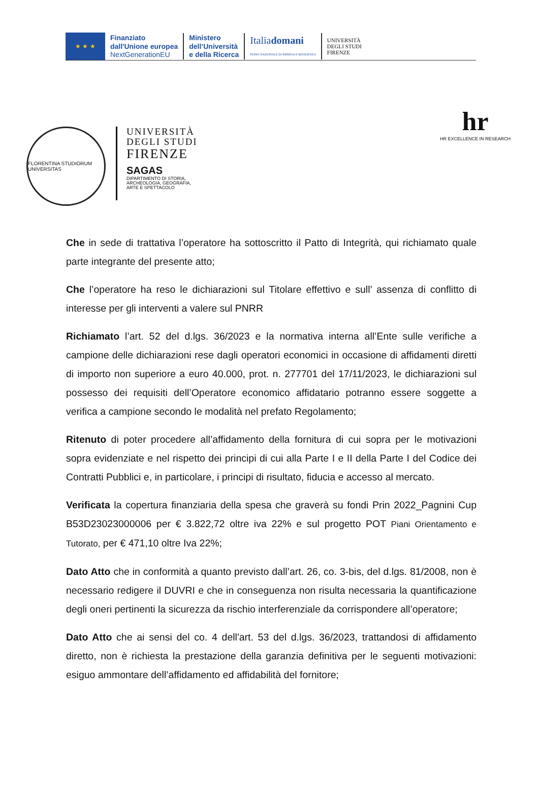★ ★ ★
Finanziato
dall'Unione europea
NextGenerationEU
Ministero
dell’Università
e della Ricerca
Italiadomani
PIANO NAZIONALE DI RIPRESA E RESILIENZA
UNIVERSITÀ
DEGLI STUDI
FIRENZE
FLORENTINA STUDIORUM UNIVERSITAS
UNIVERSITÀ
DEGLI STUDI
FIRENZE
SAGAS
DIPARTIMENTO DI STORIA,
ARCHEOLOGIA, GEOGRAFIA,
ARTE E SPETTACOLO
hr
HR EXCELLENCE IN RESEARCH
Che in sede di trattativa l’operatore ha sottoscritto il Patto di Integrità, qui richiamato quale parte integrante del presente atto;
Che l’operatore ha reso le dichiarazioni sul Titolare effettivo e sull’ assenza di conflitto di interesse per gli interventi a valere sul PNRR
Richiamato l’art. 52 del d.lgs. 36/2023 e la normativa interna all’Ente sulle verifiche a campione delle dichiarazioni rese dagli operatori economici in occasione di affidamenti diretti di importo non superiore a euro 40.000, prot. n. 277701 del 17/11/2023, le dichiarazioni sul possesso dei requisiti dell’Operatore economico affidatario potranno essere soggette a verifica a campione secondo le modalità nel prefato Regolamento;
Ritenuto di poter procedere all’affidamento della fornitura di cui sopra per le motivazioni sopra evidenziate e nel rispetto dei principi di cui alla Parte I e II della Parte I del Codice dei Contratti Pubblici e, in particolare, i principi di risultato, fiducia e accesso al mercato.
Verificata la copertura finanziaria della spesa che graverà su fondi Prin 2022_Pagnini Cup B53D23023000006 per € 3.822,72 oltre iva 22% e sul progetto POT Piani Orientamento e Tutorato, per € 471,10 oltre Iva 22%;
Dato Atto che in conformità a quanto previsto dall’art. 26, co. 3-bis, del d.lgs. 81/2008, non è necessario redigere il DUVRI e che in conseguenza non risulta necessaria la quantificazione degli oneri pertinenti la sicurezza da rischio interferenziale da corrispondere all’operatore;
Dato Atto che ai sensi del co. 4 dell'art. 53 del d.lgs. 36/2023, trattandosi di affidamento diretto, non è richiesta la prestazione della garanzia definitiva per le seguenti motivazioni: esiguo ammontare dell’affidamento ed affidabilità del fornitore;